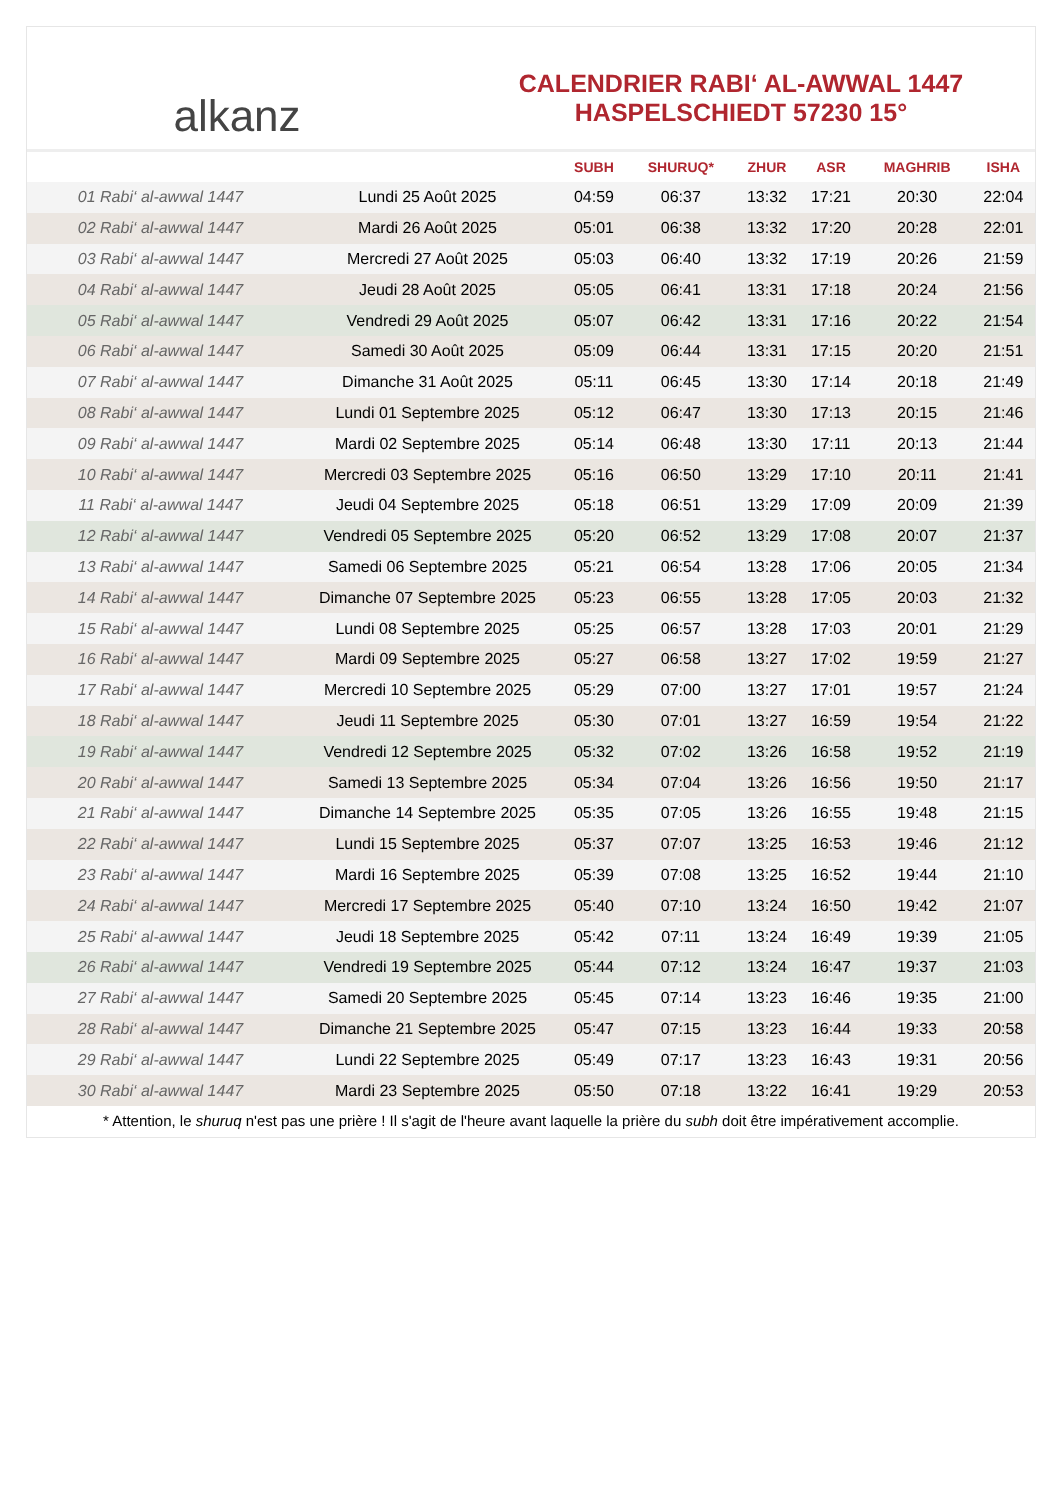alkanz
CALENDRIER RABI‘ AL-AWWAL 1447
HASPELSCHIEDT 57230 15°
| | | SUBH | SHURUQ* | ZHUR | ASR | MAGHRIB | ISHA |
| --- | --- | --- | --- | --- | --- | --- | --- |
| 01 Rabi‘ al-awwal 1447 | Lundi 25 Août 2025 | 04:59 | 06:37 | 13:32 | 17:21 | 20:30 | 22:04 |
| 02 Rabi‘ al-awwal 1447 | Mardi 26 Août 2025 | 05:01 | 06:38 | 13:32 | 17:20 | 20:28 | 22:01 |
| 03 Rabi‘ al-awwal 1447 | Mercredi 27 Août 2025 | 05:03 | 06:40 | 13:32 | 17:19 | 20:26 | 21:59 |
| 04 Rabi‘ al-awwal 1447 | Jeudi 28 Août 2025 | 05:05 | 06:41 | 13:31 | 17:18 | 20:24 | 21:56 |
| 05 Rabi‘ al-awwal 1447 | Vendredi 29 Août 2025 | 05:07 | 06:42 | 13:31 | 17:16 | 20:22 | 21:54 |
| 06 Rabi‘ al-awwal 1447 | Samedi 30 Août 2025 | 05:09 | 06:44 | 13:31 | 17:15 | 20:20 | 21:51 |
| 07 Rabi‘ al-awwal 1447 | Dimanche 31 Août 2025 | 05:11 | 06:45 | 13:30 | 17:14 | 20:18 | 21:49 |
| 08 Rabi‘ al-awwal 1447 | Lundi 01 Septembre 2025 | 05:12 | 06:47 | 13:30 | 17:13 | 20:15 | 21:46 |
| 09 Rabi‘ al-awwal 1447 | Mardi 02 Septembre 2025 | 05:14 | 06:48 | 13:30 | 17:11 | 20:13 | 21:44 |
| 10 Rabi‘ al-awwal 1447 | Mercredi 03 Septembre 2025 | 05:16 | 06:50 | 13:29 | 17:10 | 20:11 | 21:41 |
| 11 Rabi‘ al-awwal 1447 | Jeudi 04 Septembre 2025 | 05:18 | 06:51 | 13:29 | 17:09 | 20:09 | 21:39 |
| 12 Rabi‘ al-awwal 1447 | Vendredi 05 Septembre 2025 | 05:20 | 06:52 | 13:29 | 17:08 | 20:07 | 21:37 |
| 13 Rabi‘ al-awwal 1447 | Samedi 06 Septembre 2025 | 05:21 | 06:54 | 13:28 | 17:06 | 20:05 | 21:34 |
| 14 Rabi‘ al-awwal 1447 | Dimanche 07 Septembre 2025 | 05:23 | 06:55 | 13:28 | 17:05 | 20:03 | 21:32 |
| 15 Rabi‘ al-awwal 1447 | Lundi 08 Septembre 2025 | 05:25 | 06:57 | 13:28 | 17:03 | 20:01 | 21:29 |
| 16 Rabi‘ al-awwal 1447 | Mardi 09 Septembre 2025 | 05:27 | 06:58 | 13:27 | 17:02 | 19:59 | 21:27 |
| 17 Rabi‘ al-awwal 1447 | Mercredi 10 Septembre 2025 | 05:29 | 07:00 | 13:27 | 17:01 | 19:57 | 21:24 |
| 18 Rabi‘ al-awwal 1447 | Jeudi 11 Septembre 2025 | 05:30 | 07:01 | 13:27 | 16:59 | 19:54 | 21:22 |
| 19 Rabi‘ al-awwal 1447 | Vendredi 12 Septembre 2025 | 05:32 | 07:02 | 13:26 | 16:58 | 19:52 | 21:19 |
| 20 Rabi‘ al-awwal 1447 | Samedi 13 Septembre 2025 | 05:34 | 07:04 | 13:26 | 16:56 | 19:50 | 21:17 |
| 21 Rabi‘ al-awwal 1447 | Dimanche 14 Septembre 2025 | 05:35 | 07:05 | 13:26 | 16:55 | 19:48 | 21:15 |
| 22 Rabi‘ al-awwal 1447 | Lundi 15 Septembre 2025 | 05:37 | 07:07 | 13:25 | 16:53 | 19:46 | 21:12 |
| 23 Rabi‘ al-awwal 1447 | Mardi 16 Septembre 2025 | 05:39 | 07:08 | 13:25 | 16:52 | 19:44 | 21:10 |
| 24 Rabi‘ al-awwal 1447 | Mercredi 17 Septembre 2025 | 05:40 | 07:10 | 13:24 | 16:50 | 19:42 | 21:07 |
| 25 Rabi‘ al-awwal 1447 | Jeudi 18 Septembre 2025 | 05:42 | 07:11 | 13:24 | 16:49 | 19:39 | 21:05 |
| 26 Rabi‘ al-awwal 1447 | Vendredi 19 Septembre 2025 | 05:44 | 07:12 | 13:24 | 16:47 | 19:37 | 21:03 |
| 27 Rabi‘ al-awwal 1447 | Samedi 20 Septembre 2025 | 05:45 | 07:14 | 13:23 | 16:46 | 19:35 | 21:00 |
| 28 Rabi‘ al-awwal 1447 | Dimanche 21 Septembre 2025 | 05:47 | 07:15 | 13:23 | 16:44 | 19:33 | 20:58 |
| 29 Rabi‘ al-awwal 1447 | Lundi 22 Septembre 2025 | 05:49 | 07:17 | 13:23 | 16:43 | 19:31 | 20:56 |
| 30 Rabi‘ al-awwal 1447 | Mardi 23 Septembre 2025 | 05:50 | 07:18 | 13:22 | 16:41 | 19:29 | 20:53 |
* Attention, le shuruq n'est pas une prière ! Il s'agit de l'heure avant laquelle la prière du subh doit être impérativement accomplie.